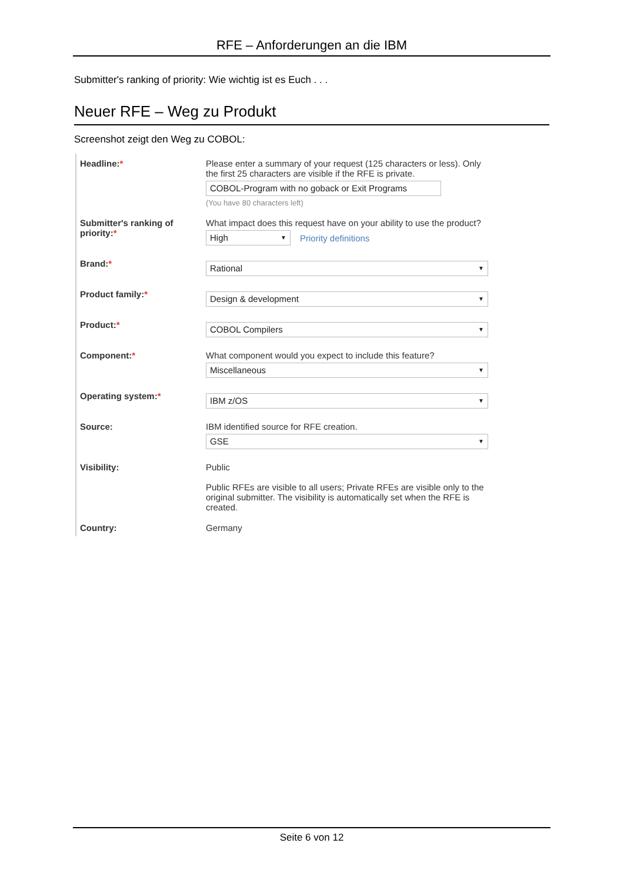RFE – Anforderungen an die IBM
Submitter's ranking of priority: Wie wichtig ist es Euch . . .
Neuer RFE – Weg zu Produkt
Screenshot zeigt den Weg zu COBOL:
Headline:* Please enter a summary of your request (125 characters or less). Only the first 25 characters are visible if the RFE is private.
COBOL-Program with no goback or Exit Programs
(You have 80 characters left)
Submitter's ranking of priority:*
What impact does this request have on your ability to use the product?
High ▼
Priority definitions
Brand:*
Rational ▼
Product family:*
Design & development ▼
Product:*
COBOL Compilers ▼
Component:* What component would you expect to include this feature?
Miscellaneous ▼
Operating system:*
IBM z/OS ▼
Source: IBM identified source for RFE creation.
GSE ▼
Visibility: Public
Public RFEs are visible to all users; Private RFEs are visible only to the original submitter. The visibility is automatically set when the RFE is created.
Country: Germany
Seite 6 von 12